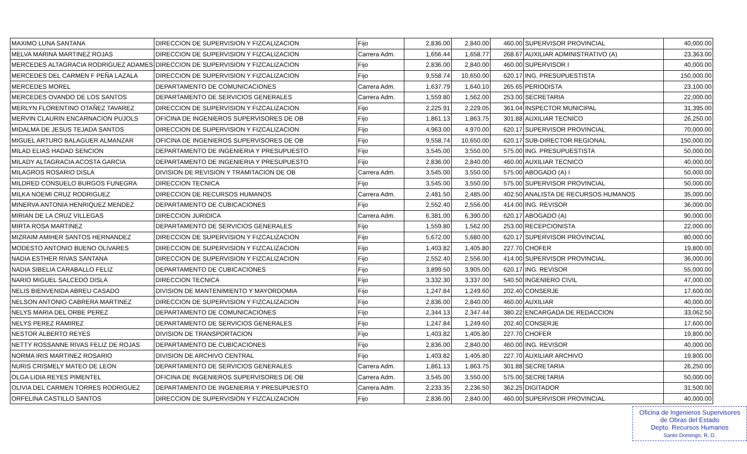| MAXIMO LUNA SANTANA | DIRECCION DE SUPERVISION Y FIZCALIZACION | Fijo | 2,836.00 | 2,840.00 | 460.00 | SUPERVISOR PROVINCIAL | 40,000.00 |
| MELVA MARINA MARTINEZ ROJAS | DIRECCION DE SUPERVISION Y FIZCALIZACION | Carrera Adm. | 1,656.44 | 1,658.77 | 268.67 | AUXILIAR ADMINISTRATIVO (A) | 23,363.00 |
| MERCEDES ALTAGRACIA RODRIGUEZ ADAMES | DIRECCION DE SUPERVISION Y FIZCALIZACION | Fijo | 2,836.00 | 2,840.00 | 460.00 | SUPERVISOR I | 40,000.00 |
| MERCEDES DEL CARMEN F PEÑA LAZALA | DIRECCION DE SUPERVISION Y FIZCALIZACION | Fijo | 9,558.74 | 10,650.00 | 620.17 | ING. PRESUPUESTISTA | 150,000.00 |
| MERCEDES MOREL | DEPARTAMENTO DE COMUNICACIONES | Carrera Adm. | 1,637.79 | 1,640.10 | 265.65 | PERIODISTA | 23,100.00 |
| MERCEDES OVANDO DE LOS SANTOS | DEPARTAMENTO DE SERVICIOS GENERALES | Carrera Adm. | 1,559.80 | 1,562.00 | 253.00 | SECRETARIA | 22,000.00 |
| MERLYN FLORENTINO OTAÑEZ TAVAREZ | DIRECCION DE SUPERVISION Y FIZCALIZACION | Fijo | 2,225.91 | 2,229.05 | 361.04 | INSPECTOR MUNICIPAL | 31,395.00 |
| MERVIN CLAURIN ENCARNACION PUJOLS | OFICINA DE INGENIEROS SUPERVISORES DE OB | Fijo | 1,861.13 | 1,863.75 | 301.88 | AUXILIAR TECNICO | 26,250.00 |
| MIDALMA DE JESUS TEJADA SANTOS | DIRECCION DE SUPERVISION Y FIZCALIZACION | Fijo | 4,963.00 | 4,970.00 | 620.17 | SUPERVISOR PROVINCIAL | 70,000.00 |
| MIGUEL ARTURO BALAGUER ALMANZAR | OFICINA DE INGENIEROS SUPERVISORES DE OB | Fijo | 9,558.74 | 10,650.00 | 620.17 | SUB-DIRECTOR REGIONAL | 150,000.00 |
| MILAD ELIAS HADAD SENCION | DEPARTAMENTO DE INGENIERIA Y PRESUPUESTO | Fijo | 3,545.00 | 3,550.00 | 575.00 | ING. PRESUPUESTISTA | 50,000.00 |
| MILADY ALTAGRACIA ACOSTA GARCIA | DEPARTAMENTO DE INGENIERIA Y PRESUPUESTO | Fijo | 2,836.00 | 2,840.00 | 460.00 | AUXILIAR TECNICO | 40,000.00 |
| MILAGROS ROSARIO DISLA | DIVISION DE REVISION Y TRAMITACION DE OB | Carrera Adm. | 3,545.00 | 3,550.00 | 575.00 | ABOGADO (A) I | 50,000.00 |
| MILDRED CONSUELO BURGOS FUNEGRA | DIRECCION TECNICA | Fijo | 3,545.00 | 3,550.00 | 575.00 | SUPERVISOR PROVINCIAL | 50,000.00 |
| MILKA NOEMI CRUZ RODRIGUEZ | DIRECCION DE RECURSOS HUMANOS | Carrera Adm. | 2,481.50 | 2,485.00 | 402.50 | ANALISTA DE RECURSOS HUMANOS | 35,000.00 |
| MINERVA ANTONIA HENRIQUEZ MENDEZ | DEPARTAMENTO DE CUBICACIONES | Fijo | 2,552.40 | 2,556.00 | 414.00 | ING. REVISOR | 36,000.00 |
| MIRIAN DE LA CRUZ VILLEGAS | DIRECCION JURIDICA | Carrera Adm. | 6,381.00 | 6,390.00 | 620.17 | ABOGADO (A) | 90,000.00 |
| MIRTA ROSA MARTINEZ | DEPARTAMENTO DE SERVICIOS GENERALES | Fijo | 1,559.80 | 1,562.00 | 253.00 | RECEPCIONISTA | 22,000.00 |
| MIZRAIM AMIHER SANTOS HERNANDEZ | DIRECCION DE SUPERVISION Y FIZCALIZACION | Fijo | 5,672.00 | 5,680.00 | 620.17 | SUPERVISOR PROVINCIAL | 80,000.00 |
| MODESTO ANTONIO BUENO OLIVARES | DIRECCION DE SUPERVISION Y FIZCALIZACION | Fijo | 1,403.82 | 1,405.80 | 227.70 | CHOFER | 19,800.00 |
| NADIA ESTHER RIVAS SANTANA | DIRECCION DE SUPERVISION Y FIZCALIZACION | Fijo | 2,552.40 | 2,556.00 | 414.00 | SUPERVISOR PROVINCIAL | 36,000.00 |
| NADIA SIBELIA CARABALLO FELIZ | DEPARTAMENTO DE CUBICACIONES | Fijo | 3,899.50 | 3,905.00 | 620.17 | ING. REVISOR | 55,000.00 |
| NARIO MIGUEL SALCEDO DISLA | DIRECCION TECNICA | Fijo | 3,332.30 | 3,337.00 | 540.50 | INGENIERO CIVIL | 47,000.00 |
| NELIS BIENVENIDA ABREU CASADO | DIVISION DE MANTENIMIENTO Y MAYORDOMIA | Fijo | 1,247.84 | 1,249.60 | 202.40 | CONSERJE | 17,600.00 |
| NELSON ANTONIO CABRERA MARTINEZ | DIRECCION DE SUPERVISION Y FIZCALIZACION | Fijo | 2,836.00 | 2,840.00 | 460.00 | AUXILIAR | 40,000.00 |
| NELYS MARIA DEL ORBE PEREZ | DEPARTAMENTO DE COMUNICACIONES | Fijo | 2,344.13 | 2,347.44 | 380.22 | ENCARGADA DE REDACCION | 33,062.50 |
| NELYS PEREZ RAMIREZ | DEPARTAMENTO DE SERVICIOS GENERALES | Fijo | 1,247.84 | 1,249.60 | 202.40 | CONSERJE | 17,600.00 |
| NESTOR ALBERTO REYES | DIVISION DE TRANSPORTACION | Fijo | 1,403.82 | 1,405.80 | 227.70 | CHOFER | 19,800.00 |
| NETTY ROSSANNE RIVAS FELIZ DE ROJAS | DEPARTAMENTO DE CUBICACIONES | Fijo | 2,836.00 | 2,840.00 | 460.00 | ING. REVISOR | 40,000.00 |
| NORMA IRIS MARTINEZ ROSARIO | DIVISION DE ARCHIVO CENTRAL | Fijo | 1,403.82 | 1,405.80 | 227.70 | AUXILIAR ARCHIVO | 19,800.00 |
| NURIS CRISMELY MATEO DE LEON | DEPARTAMENTO DE SERVICIOS GENERALES | Carrera Adm. | 1,861.13 | 1,863.75 | 301.88 | SECRETARIA | 26,250.00 |
| OLGA LIDIA REYES PIMENTEL | OFICINA DE INGENIEROS SUPERVISORES DE OB | Carrera Adm. | 3,545.00 | 3,550.00 | 575.00 | SECRETARIA | 50,000.00 |
| OLIVIA DEL CARMEN TORRES RODRIGUEZ | DEPARTAMENTO DE INGENIERIA Y PRESUPUESTO | Carrera Adm. | 2,233.35 | 2,236.50 | 362.25 | DIGITADOR | 31,500.00 |
| ORFELINA CASTILLO SANTOS | DIRECCION DE SUPERVISION Y FIZCALIZACION | Fijo | 2,836.00 | 2,840.00 | 460.00 | SUPERVISOR PROVINCIAL | 40,000.00 |
Oficina de Ingenieros Supervisores de Obras del Estado
Depto. Recursos Humanos
Santo Domingo, R. D.